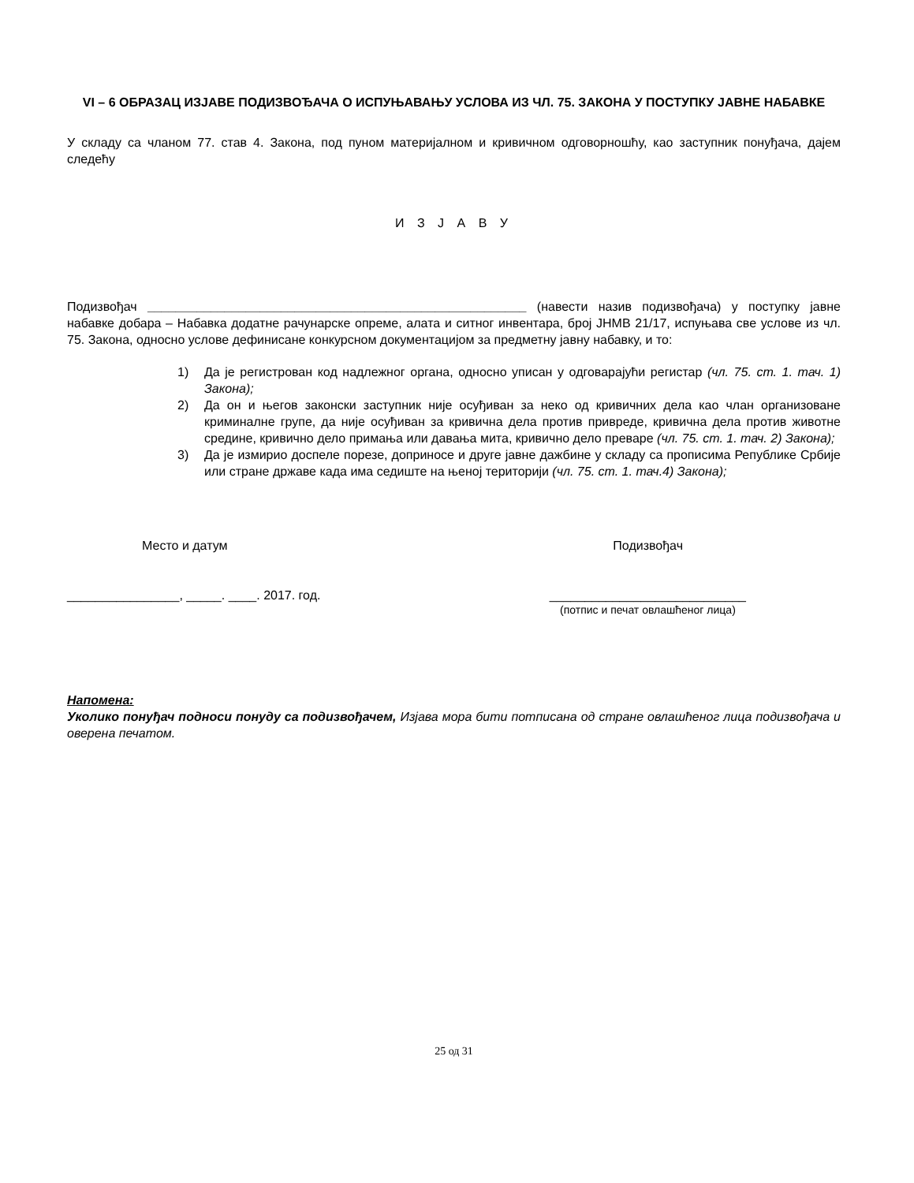VI – 6 ОБРАЗАЦ ИЗЈАВЕ ПОДИЗВОЂАЧА О ИСПУЊАВАЊУ УСЛОВА ИЗ ЧЛ. 75. ЗАКОНА У ПОСТУПКУ ЈАВНЕ НАБАВКЕ
У складу са чланом 77. став 4. Закона, под пуном материјалном и кривичном одговорношћу, као заступник понуђача, дајем следећу
И З Ј А В У
Подизвођач ______________________________________________________ (навести назив подизвођача) у поступку јавне набавке добара – Набавка додатне рачунарске опреме, алата и ситног инвентара, број ЈНМВ 21/17, испуњава све услове из чл. 75. Закона, односно услове дефинисане конкурсном документацијом за предметну јавну набавку, и то:
1) Да је регистрован код надлежног органа, односно уписан у одговарајући регистар (чл. 75. ст. 1. тач. 1) Закона);
2) Да он и његов законски заступник није осуђиван за неко од кривичних дела као члан организоване криминалне групе, да није осуђиван за кривична дела против привреде, кривична дела против животне средине, кривично дело примања или давања мита, кривично дело преваре (чл. 75. ст. 1. тач. 2) Закона);
3) Да је измирио доспеле порезе, доприносе и друге јавне дажбине у складу са прописима Републике Србије или стране државе када има седиште на њеној територији (чл. 75. ст. 1. тач.4) Закона);
Место и датум Подизвођач
________________, _____. ____. 2017. год. ____________________________
(потпис и печат овлашћеног лица)
Напомена:
Уколико понуђач подноси понуду са подизвођачем, Изјава мора бити потписана од стране овлашћеног лица подизвођача и оверена печатом.
25 од 31